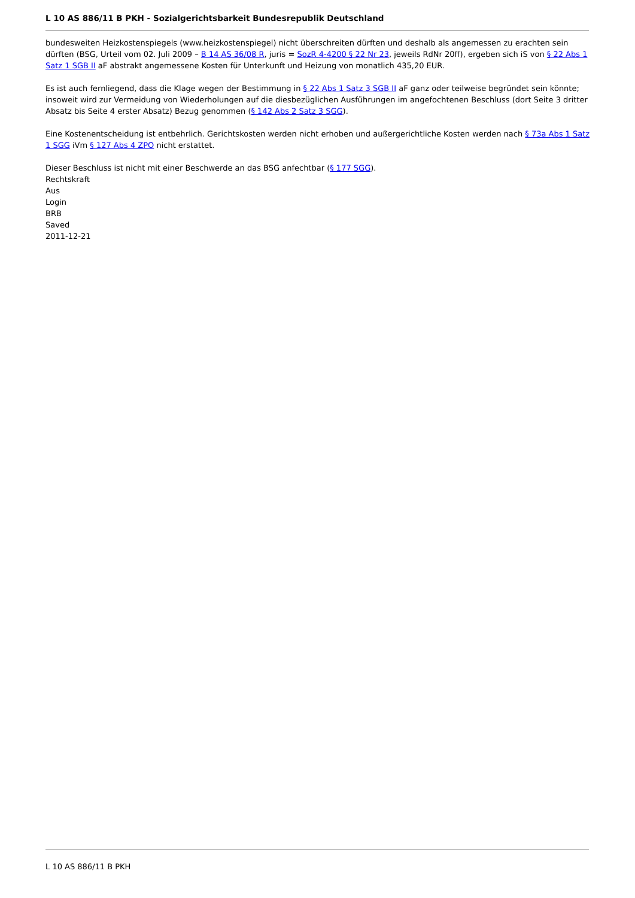L 10 AS 886/11 B PKH - Sozialgerichtsbarkeit Bundesrepublik Deutschland
bundesweiten Heizkostenspiegels (www.heizkostenspiegel) nicht überschreiten dürften und deshalb als angemessen zu erachten sein dürften (BSG, Urteil vom 02. Juli 2009 – B 14 AS 36/08 R, juris = SozR 4-4200 § 22 Nr 23, jeweils RdNr 20ff), ergeben sich iS von § 22 Abs 1 Satz 1 SGB II aF abstrakt angemessene Kosten für Unterkunft und Heizung von monatlich 435,20 EUR.
Es ist auch fernliegend, dass die Klage wegen der Bestimmung in § 22 Abs 1 Satz 3 SGB II aF ganz oder teilweise begründet sein könnte; insoweit wird zur Vermeidung von Wiederholungen auf die diesbezüglichen Ausführungen im angefochtenen Beschluss (dort Seite 3 dritter Absatz bis Seite 4 erster Absatz) Bezug genommen (§ 142 Abs 2 Satz 3 SGG).
Eine Kostenentscheidung ist entbehrlich. Gerichtskosten werden nicht erhoben und außergerichtliche Kosten werden nach § 73a Abs 1 Satz 1 SGG iVm § 127 Abs 4 ZPO nicht erstattet.
Dieser Beschluss ist nicht mit einer Beschwerde an das BSG anfechtbar (§ 177 SGG).
Rechtskraft
Aus
Login
BRB
Saved
2011-12-21
L 10 AS 886/11 B PKH